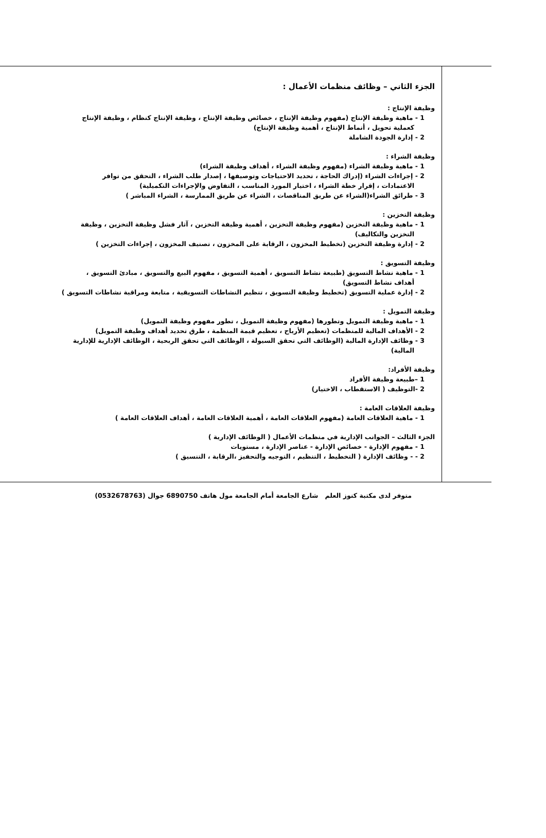الجزء الثاني – وظائف منظمات الأعمال :
وظيفة الإنتاج :
1 - ماهية وظيفة الإنتاج (مفهوم وظيفة الإنتاج ، خصائص وظيفة الإنتاج ، وظيفة الإنتاج كنظام ، وظيفة الإنتاج
كعملية تحويل ، أنماط الإنتاج ، أهمية وظيفة الإنتاج)
2 - إدارة الجودة الشاملة
وظيفة الشراء :
1 - ماهية وظيفة الشراء (مفهوم وظيفة الشراء ، أهداف وظيفة الشراء)
2 - إجراءات الشراء (إدراك الحاجة ، تحديد الاحتياجات وتوصيفها ، إصدار طلب الشراء ، التحقق من توافر
الاعتمادات ، إقرار خطة الشراء ، اختيار المورد المناسب ، التفاوض والإجراءات التكميلية)
3 - طرائق الشراء(الشراء عن طريق المناقصات ، الشراء عن طريق الممارسة ، الشراء المباشر )
وظيفة التخزين :
1 - ماهية وظيفة التخزين (مفهوم وظيفة التخزين ، أهمية وظيفة التخزين ، آثار فشل وظيفة التخزين ، وظيفة
التخزين والتكاليف)
2 - إدارة وظيفة التخزين (تخطيط المخزون ، الرقابة على المخزون ، تصنيف المخزون ، إجراءات التخزين )
وظيفة التسويق :
1 - ماهية نشاط التسويق (طبيعة نشاط التسويق ، أهمية التسويق ، مفهوم البيع والتسويق ، مبادئ التسويق ،
أهداف نشاط التسويق)
2 - إدارة عملية التسويق (تخطيط وظيفة التسويق ، تنظيم النشاطات التسويقية ، متابعة ومراقبة نشاطات التسويق )
وظيفة التمويل :
1 - ماهية وظيفة التمويل وتطورها (مفهوم وظيفة التمويل ، تطور مفهوم وظيفة التمويل)
2 - الأهداف المالية للمنظمات (تعظيم الأرباح ، تعظيم قيمة المنظمة ، طرق تحديد أهداف وظيفة التمويل)
3 - وظائف الإدارة المالية (الوظائف التي تحقق السيولة ، الوظائف التي تحقق الربحية ، الوظائف الإدارية للإدارية
المالية)
وظيفة الأفراد:
1 –طبيعة وظيفة الأفراد
2 -التوظيف ( الاستقطاب ، الاختيار)
وظيفة العلاقات العامة :
1 - ماهية العلاقات العامة (مفهوم العلاقات العامة ، أهمية العلاقات العامة ، أهداف العلاقات العامة )
الجزء الثالث – الجوانب الإدارية في منظمات الأعمال ( الوظائف الإدارية )
1 - مفهوم الإدارة - خصائص الإدارة - عناصر الإدارة ، مستويات
2 - - وظائف الإدارة ( التخطيط ، التنظيم ، التوجيه والتحفيز ،الرقابة ، التنسيق )
متوفر لدى مكتبة كنوز العلم شارع الجامعة أمام الجامعة مول هاتف 6890750 جوال (0532678763)